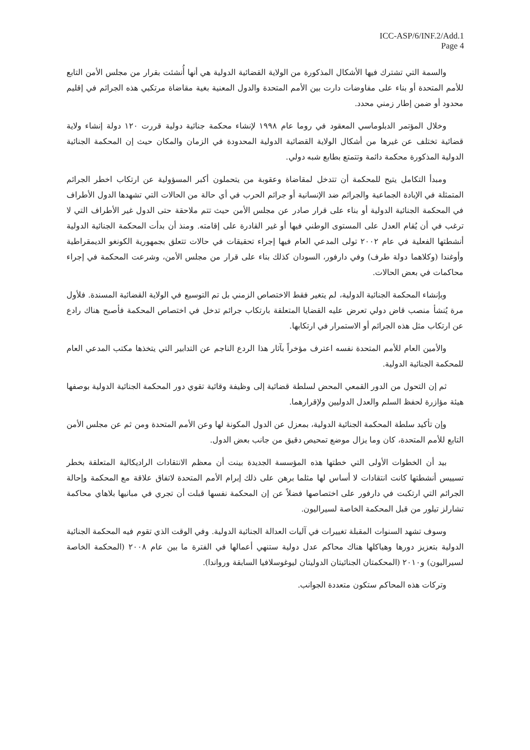ICC-ASP/6/INF.2/Add.1
Page 4
والسمة التي تشترك فيها الأشكال المذكورة من الولاية القضائية الدولية هي أنها أُنشئت بقرار من مجلس الأمن التابع للأمم المتحدة أو بناء على مفاوضات دارت بين الأمم المتحدة والدول المعنية بغية مقاضاة مرتكبي هذه الجرائم في إقليم محدود أو ضمن إطار زمني محدد.
وخلال المؤتمر الدبلوماسي المعقود في روما عام ١٩٩٨ لإنشاء محكمة جنائية دولية قررت ١٢٠ دولة إنشاء ولاية قضائية تختلف عن غيرها من أشكال الولاية القضائية الدولية المحدودة في الزمان والمكان حيث إن المحكمة الجنائية الدولية المذكورة محكمة دائمة وتتمتع بطابع شبه دولي.
ومبدأ التكامل يتيح للمحكمة أن تتدخل لمقاضاة وعقوبة من يتحملون أكبر المسؤولية عن ارتكاب اخطر الجرائم المتمثلة في الإبادة الجماعية والجرائم ضد الإنسانية أو جرائم الحرب في أي حالة من الحالات التي تشهدها الدول الأطراف في المحكمة الجنائية الدولية أو بناء على قرار صادر عن مجلس الأمن حيث تتم ملاحقة حتى الدول غير الأطراف التي لا ترغب في أن يُقام العدل على المستوى الوطني فيها أو غير القادرة على إقامته. ومنذ أن بدأت المحكمة الجنائية الدولية أنشطتها الفعلية في عام ٢٠٠٢ تولى المدعي العام فيها إجراء تحقيقات في حالات تتعلق بجمهورية الكونغو الديمقراطية وأوغندا (وكلاهما دولة طرف) وفي دارفور، السودان كذلك بناء على قرار من مجلس الأمن، وشرعت المحكمة في إجراء محاكمات في بعض الحالات.
وبإنشاء المحكمة الجنائية الدولية، لم يتغير فقط الاختصاص الزمني بل تم التوسيع في الولاية القضائية المسندة. فلأول مرة يُنشأ منصب قاض دولي تعرض عليه القضايا المتعلقة بارتكاب جرائم تدخل في اختصاص المحكمة فأصبح هناك رادع عن ارتكاب مثل هذه الجرائم أو الاستمرار في ارتكابها.
والأمين العام للأمم المتحدة نفسه اعترف مؤخراً بآثار هذا الردع الناجم عن التدابير التي يتخذها مكتب المدعي العام للمحكمة الجنائية الدولية.
ثم إن التحول من الدور القمعي المحض لسلطة قضائية إلى وظيفة وقائية تقوي دور المحكمة الجنائية الدولية بوصفها هيئة مؤازرة لحفظ السلم والعدل الدوليين ولإقرارهما.
وإن تأكيد سلطة المحكمة الجنائية الدولية، بمعزل عن الدول المكونة لها وعن الأمم المتحدة ومن ثم عن مجلس الأمن التابع للأمم المتحدة، كان وما يزال موضع تمحيص دقيق من جانب بعض الدول.
بيد أن الخطوات الأولى التي خطتها هذه المؤسسة الجديدة بينت أن معظم الانتقادات الراديكالية المتعلقة بخطر تسييس أنشطتها كانت انتقادات لا أساس لها مثلما برهن على ذلك إبرام الأمم المتحدة لاتفاق علاقة مع المحكمة وإحالة الجرائم التي ارتكبت في دارفور على اختصاصها فضلاً عن إن المحكمة نفسها قبلت أن تجري في مبانيها بلاهاي محاكمة تشارلز تيلور من قبل المحكمة الخاصة لسيراليون.
وسوف تشهد السنوات المقبلة تغييرات في آليات العدالة الجنائية الدولية. وفي الوقت الذي تقوم فيه المحكمة الجنائية الدولية بتعزيز دورها وهياكلها هناك محاكم عدل دولية ستنهي أعمالها في الفترة ما بين عام ٢٠٠٨ (المحكمة الخاصة لسيراليون) و٢٠١٠ (المحكمتان الجنائيتان الدوليتان ليوغوسلافيا السابقة ورواندا).
وتركات هذه المحاكم ستكون متعددة الجوانب.